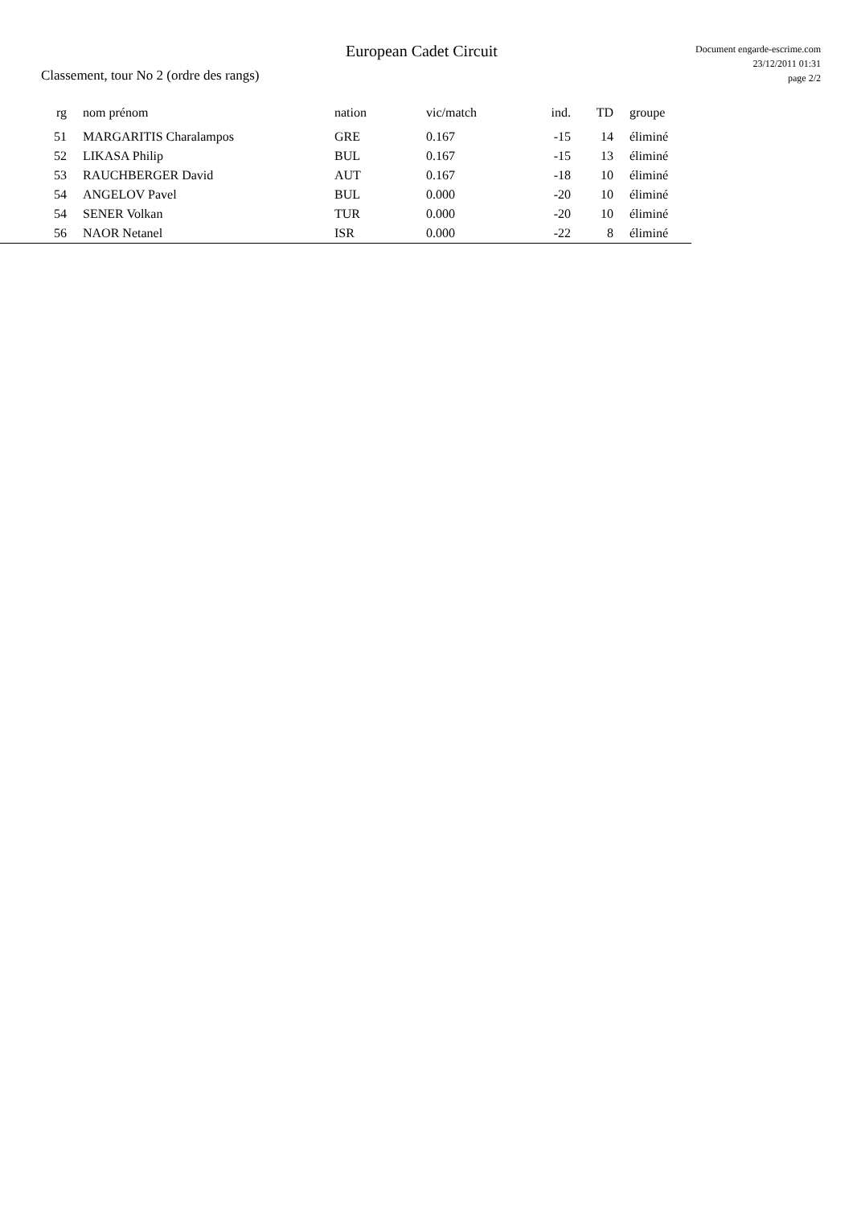European Cadet Circuit
Document engarde-escrime.com
23/12/2011 01:31
page 2/2
Classement, tour No 2 (ordre des rangs)
| rg | | nom prénom | nation | vic/match | ind. | TD | groupe |
| --- | --- | --- | --- | --- | --- | --- | --- |
| 51 | | MARGARITIS Charalampos | GRE | 0.167 | -15 | 14 | éliminé |
| 52 | | LIKASA Philip | BUL | 0.167 | -15 | 13 | éliminé |
| 53 | | RAUCHBERGER David | AUT | 0.167 | -18 | 10 | éliminé |
| 54 | | ANGELOV Pavel | BUL | 0.000 | -20 | 10 | éliminé |
| 54 | | SENER Volkan | TUR | 0.000 | -20 | 10 | éliminé |
| 56 | | NAOR Netanel | ISR | 0.000 | -22 | 8 | éliminé |